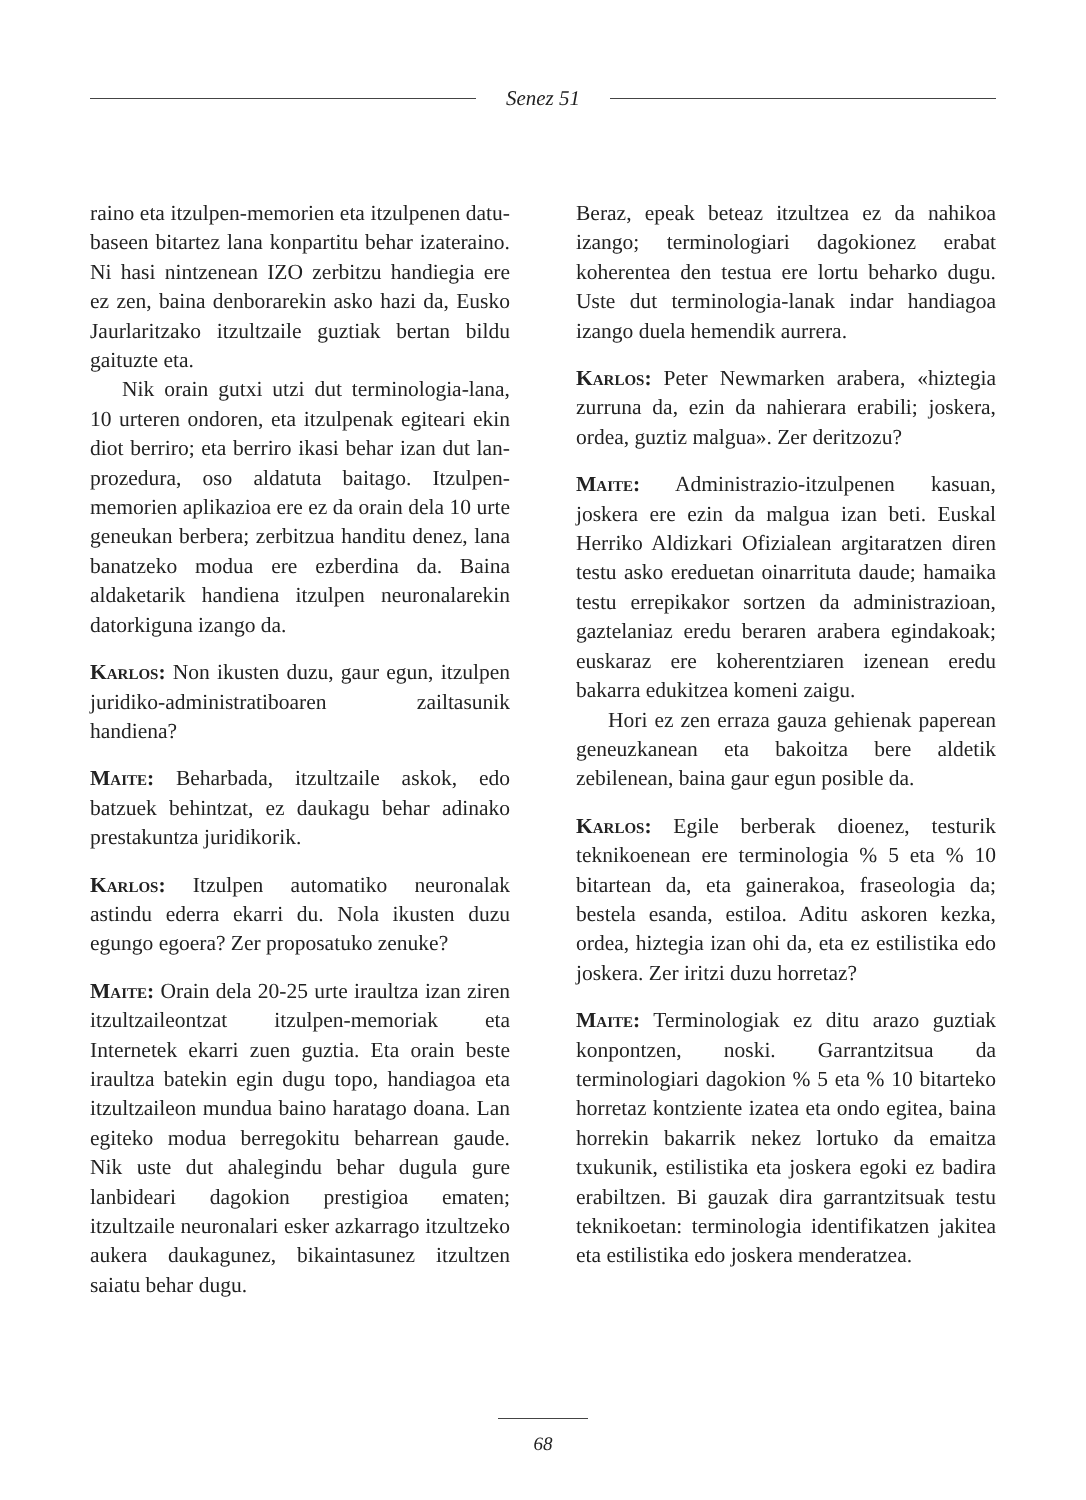Senez 51
raino eta itzulpen-memorien eta itzulpenen datu-baseen bitartez lana konpartitu behar izateraino. Ni hasi nintzenean IZO zerbitzu handiegia ere ez zen, baina denborarekin asko hazi da, Eusko Jaurlaritzako itzultzaile guztiak bertan bildu gaituzte eta.
Nik orain gutxi utzi dut terminologia-lana, 10 urteren ondoren, eta itzulpenak egiteari ekin diot berriro; eta berriro ikasi behar izan dut lan-prozedura, oso aldatuta baitago. Itzulpen-memorien aplikazioa ere ez da orain dela 10 urte geneukan berbera; zerbitzua handitu denez, lana banatzeko modua ere ezberdina da. Baina aldaketarik handiena itzulpen neuronalarekin datorkiguna izango da.
Karlos: Non ikusten duzu, gaur egun, itzulpen juridiko-administratiboaren zailtasunik handiena?
Maite: Beharbada, itzultzaile askok, edo batzuek behintzat, ez daukagu behar adinako prestakuntza juridikorik.
Karlos: Itzulpen automatiko neuronalak astindu ederra ekarri du. Nola ikusten duzu egungo egoera? Zer proposatuko zenuke?
Maite: Orain dela 20-25 urte iraultza izan ziren itzultzaileontzat itzulpen-memoriak eta Internetek ekarri zuen guztia. Eta orain beste iraultza batekin egin dugu topo, handiagoa eta itzultzaileon mundua baino haratago doana. Lan egiteko modua berregokitu beharrean gaude. Nik uste dut ahalegindu behar dugula gure lanbideari dagokion prestigioa ematen; itzultzaile neuronalari esker azkarrago itzultzeko aukera daukagunez, bikaintasunez itzultzen saiatu behar dugu.
Beraz, epeak beteaz itzultzea ez da nahikoa izango; terminologiari dagokionez erabat koherentea den testua ere lortu beharko dugu. Uste dut terminologia-lanak indar handiagoa izango duela hemendik aurrera.
Karlos: Peter Newmarken arabera, «hiztegia zurruna da, ezin da nahierara erabili; joskera, ordea, guztiz malgua». Zer deritzozu?
Maite: Administrazio-itzulpenen kasuan, joskera ere ezin da malgua izan beti. Euskal Herriko Aldizkari Ofizialean argitaratzen diren testu asko ereduetan oinarrituta daude; hamaika testu errepikakor sortzen da administrazioan, gaztelaniaz eredu beraren arabera egindakoak; euskaraz ere koherentziaren izenean eredu bakarra edukitzea komeni zaigu.
Hori ez zen erraza gauza gehienak paperean geneuzkanean eta bakoitza bere aldetik zebilenean, baina gaur egun posible da.
Karlos: Egile berberak dioenez, testurik teknikoenean ere terminologia % 5 eta % 10 bitartean da, eta gainerakoa, fraseologia da; bestela esanda, estiloa. Aditu askoren kezka, ordea, hiztegia izan ohi da, eta ez estilistika edo joskera. Zer iritzi duzu horretaz?
Maite: Terminologiak ez ditu arazo guztiak konpontzen, noski. Garrantzitsua da terminologiari dagokion % 5 eta % 10 bitarteko horretaz kontziente izatea eta ondo egitea, baina horrekin bakarrik nekez lortuko da emaitza txukunik, estilistika eta joskera egoki ez badira erabiltzen. Bi gauzak dira garrantzitsuak testu teknikoetan: terminologia identifikatzen jakitea eta estilistika edo joskera menderatzea.
68